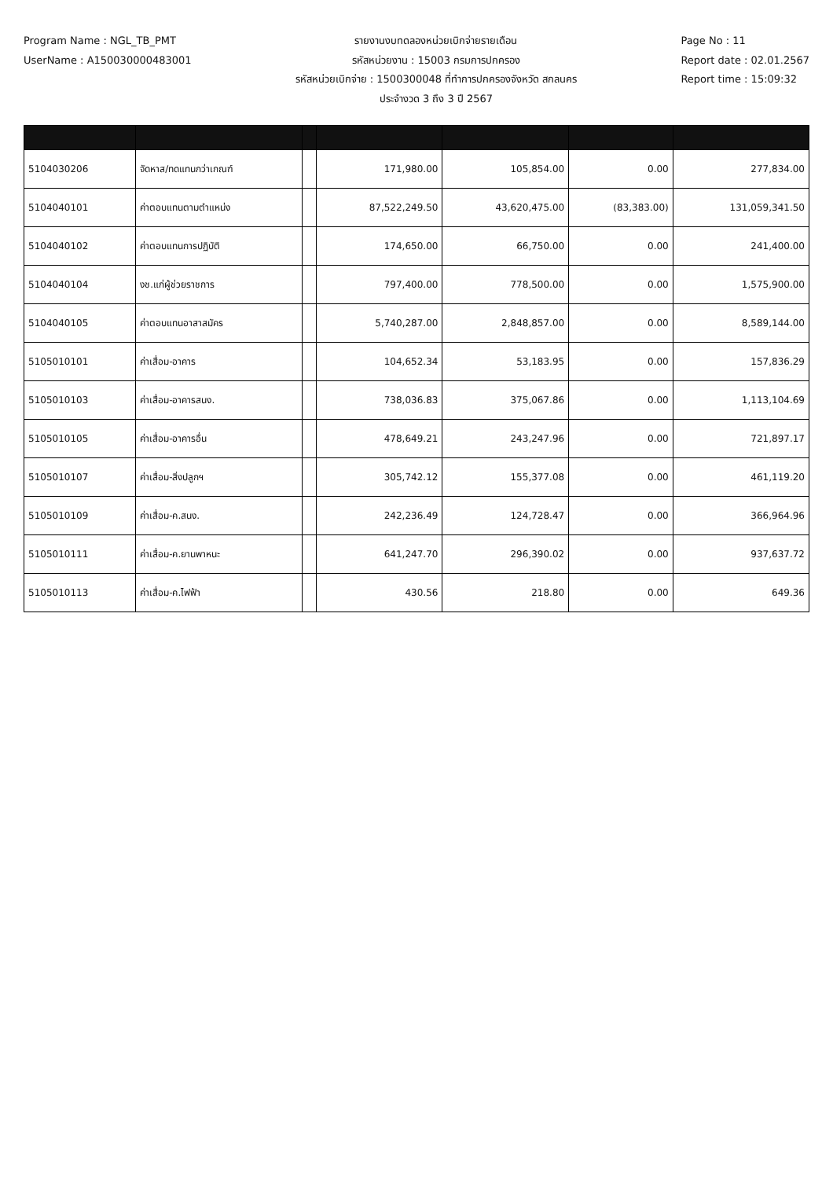Program Name : NGL_TB_PMT
UserName : A150030000483001
รายงานงบทดลองหน่วยเบิกจ่ายรายเดือน
รหัสหน่วยงาน : 15003 กรมการปกครอง
รหัสหน่วยเบิกจ่าย : 1500300048 ที่ทำการปกครองจังหวัด สกลนคร
ประจำงวด 3 ถึง 3 ปี 2567
Page No : 11
Report date : 02.01.2567
Report time : 15:09:32
| 5104030206 | จัดหาส/ทดแทนกว่าเกณฑ์ | | 171,980.00 | 105,854.00 | 0.00 | 277,834.00 |
| 5104040101 | ค่าตอบแทนตามตำแหน่ง | | 87,522,249.50 | 43,620,475.00 | (83,383.00) | 131,059,341.50 |
| 5104040102 | ค่าตอบแทนการปฏิบัติ | | 174,650.00 | 66,750.00 | 0.00 | 241,400.00 |
| 5104040104 | งช.แก่ผู้ช่วยราชการ | | 797,400.00 | 778,500.00 | 0.00 | 1,575,900.00 |
| 5104040105 | ค่าตอบแทนอาสาสมัคร | | 5,740,287.00 | 2,848,857.00 | 0.00 | 8,589,144.00 |
| 5105010101 | ค่าเสื่อม-อาคาร | | 104,652.34 | 53,183.95 | 0.00 | 157,836.29 |
| 5105010103 | ค่าเสื่อม-อาคารสนง. | | 738,036.83 | 375,067.86 | 0.00 | 1,113,104.69 |
| 5105010105 | ค่าเสื่อม-อาคารอื่น | | 478,649.21 | 243,247.96 | 0.00 | 721,897.17 |
| 5105010107 | ค่าเสื่อม-สิ่งปลูกฯ | | 305,742.12 | 155,377.08 | 0.00 | 461,119.20 |
| 5105010109 | ค่าเสื่อม-ค.สนง. | | 242,236.49 | 124,728.47 | 0.00 | 366,964.96 |
| 5105010111 | ค่าเสื่อม-ค.ยานพาหนะ | | 641,247.70 | 296,390.02 | 0.00 | 937,637.72 |
| 5105010113 | ค่าเสื่อม-ค.ไฟฟ้า | | 430.56 | 218.80 | 0.00 | 649.36 |